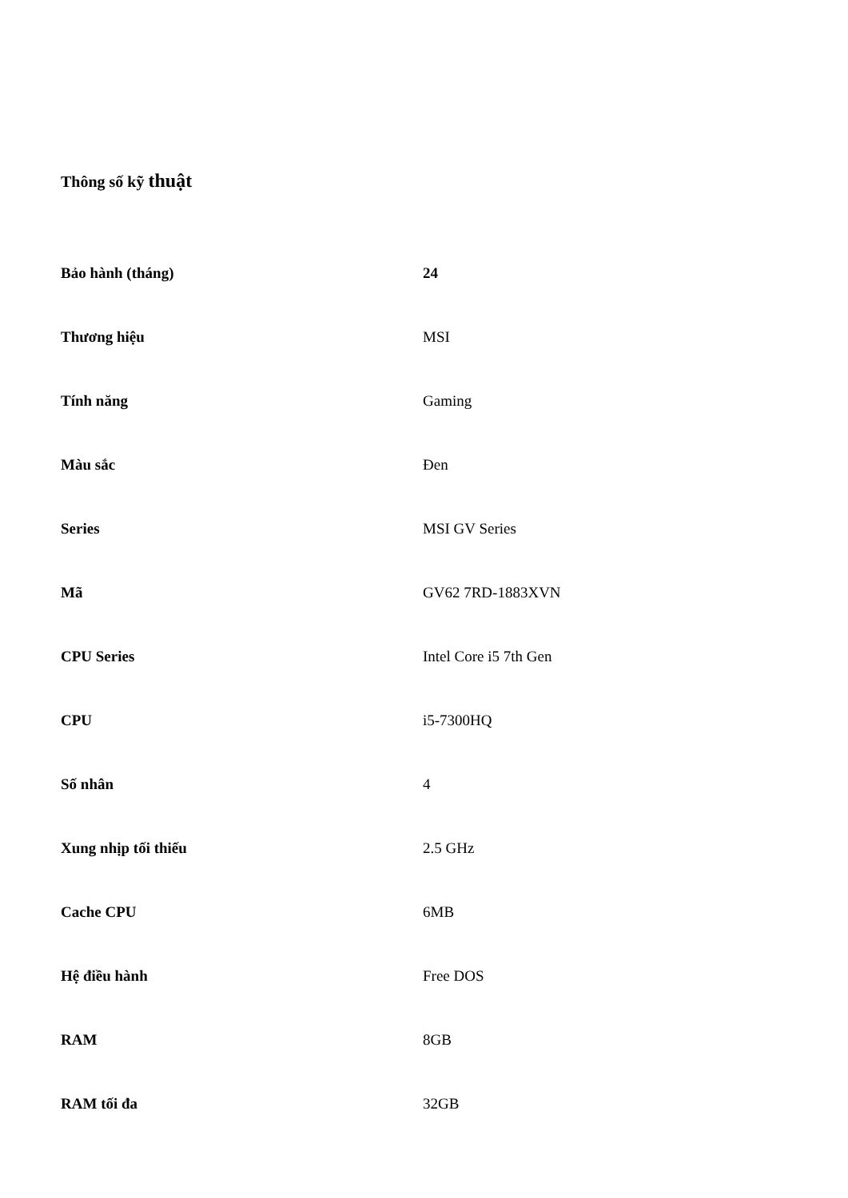Thông số kỹ thuật
| Bảo hành (tháng) | 24 |
| Thương hiệu | MSI |
| Tính năng | Gaming |
| Màu sắc | Đen |
| Series | MSI GV Series |
| Mã | GV62 7RD-1883XVN |
| CPU Series | Intel Core i5 7th Gen |
| CPU | i5-7300HQ |
| Số nhân | 4 |
| Xung nhịp tối thiếu | 2.5 GHz |
| Cache CPU | 6MB |
| Hệ điều hành | Free DOS |
| RAM | 8GB |
| RAM tối đa | 32GB |